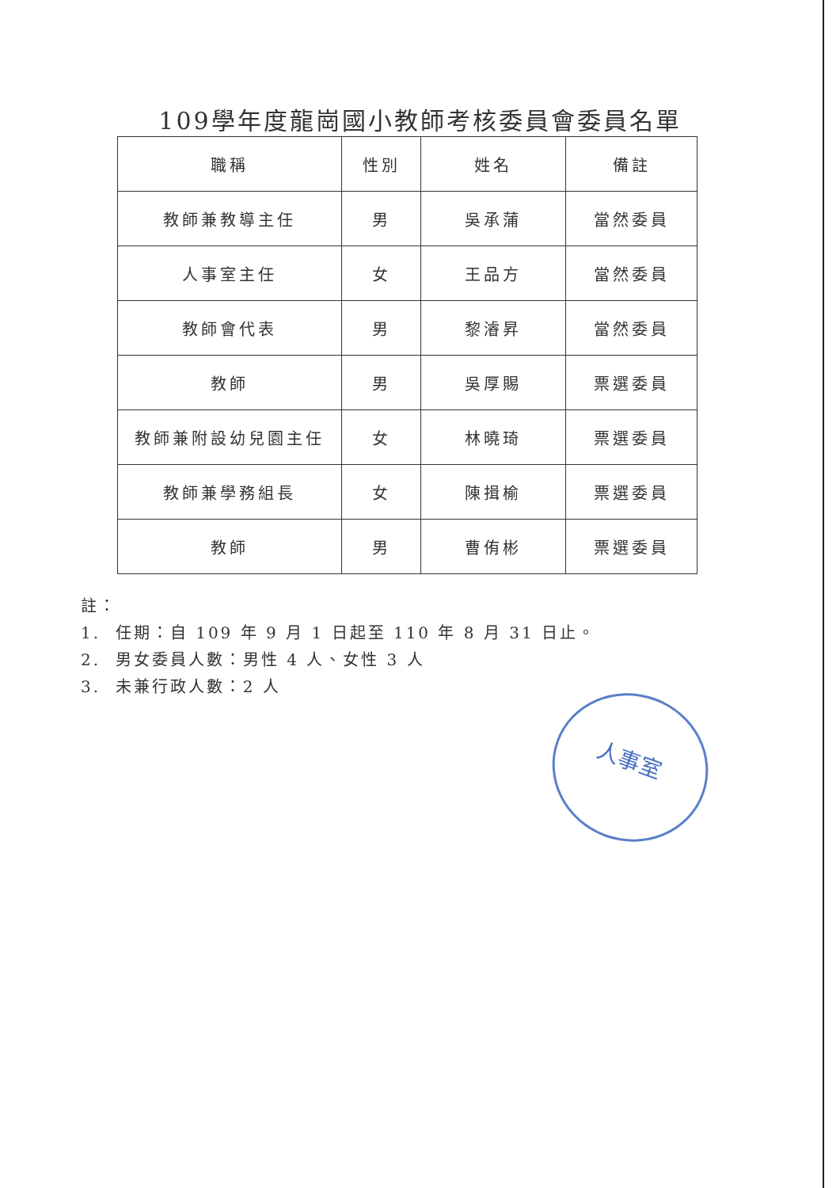109學年度龍崗國小教師考核委員會委員名單
| 職稱 | 性別 | 姓名 | 備註 |
| --- | --- | --- | --- |
| 教師兼教導主任 | 男 | 吳承蒲 | 當然委員 |
| 人事室主任 | 女 | 王品方 | 當然委員 |
| 教師會代表 | 男 | 黎濬昇 | 當然委員 |
| 教師 | 男 | 吳厚賜 | 票選委員 |
| 教師兼附設幼兒園主任 | 女 | 林曉琦 | 票選委員 |
| 教師兼學務組長 | 女 | 陳揖榆 | 票選委員 |
| 教師 | 男 | 曹侑彬 | 票選委員 |
註：
1. 任期：自 109 年 9 月 1 日起至 110 年 8 月 31 日止。
2. 男女委員人數：男性 4 人、女性 3 人
3. 未兼行政人數：2 人
人事室